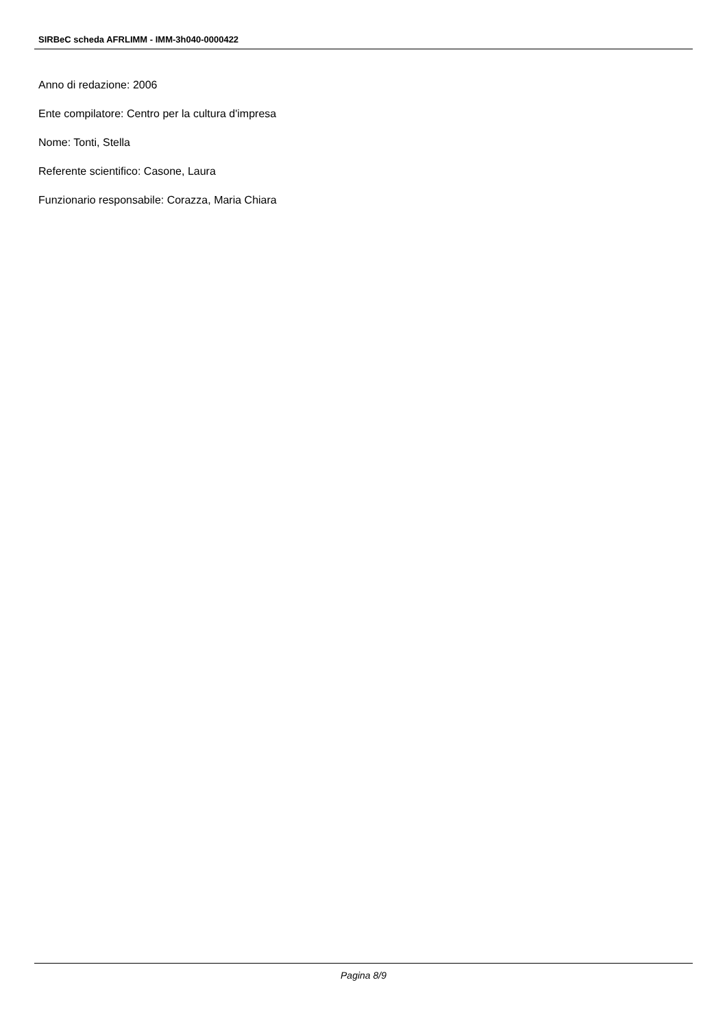SIRBeC scheda AFRLIMM - IMM-3h040-0000422
Anno di redazione: 2006
Ente compilatore: Centro per la cultura d'impresa
Nome: Tonti, Stella
Referente scientifico: Casone, Laura
Funzionario responsabile: Corazza, Maria Chiara
Pagina 8/9